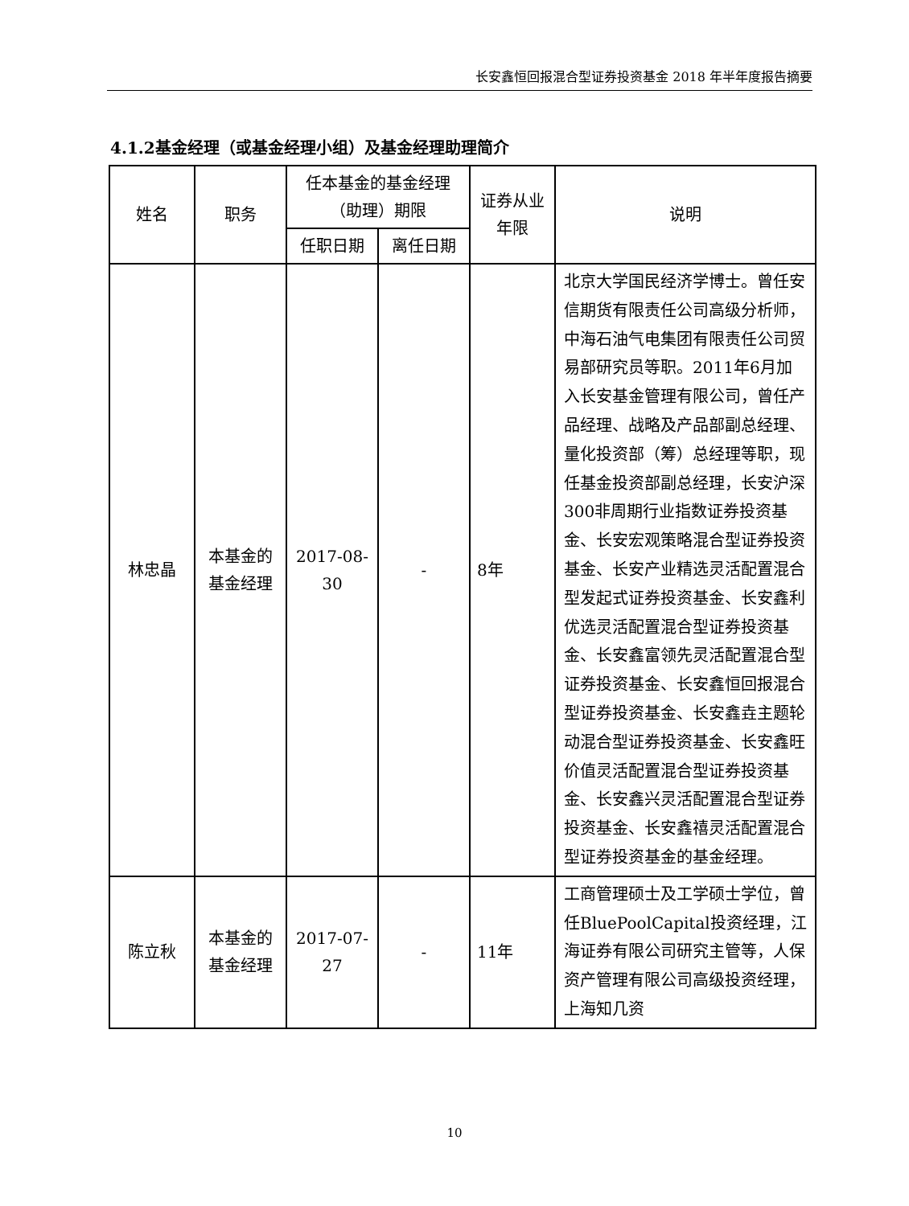长安鑫恒回报混合型证券投资基金 2018 年半年度报告摘要
4.1.2基金经理（或基金经理小组）及基金经理助理简介
| 姓名 | 职务 | 任本基金的基金经理（助理）期限 | | 证券从业年限 | 说明 |
| --- | --- | --- | --- | --- | --- |
| | | 任职日期 | 离任日期 | | |
| 林忠晶 | 本基金的基金经理 | 2017-08-30 | - | 8年 | 北京大学国民经济学博士。曾任安信期货有限责任公司高级分析师，中海石油气电集团有限责任公司贸易部研究员等职。2011年6月加入长安基金管理有限公司，曾任产品经理、战略及产品部副总经理、量化投资部（筹）总经理等职，现任基金投资部副总经理，长安沪深300非周期行业指数证券投资基金、长安宏观策略混合型证券投资基金、长安产业精选灵活配置混合型发起式证券投资基金、长安鑫利优选灵活配置混合型证券投资基金、长安鑫富领先灵活配置混合型证券投资基金、长安鑫恒回报混合型证券投资基金、长安鑫垚主题轮动混合型证券投资基金、长安鑫旺价值灵活配置混合型证券投资基金、长安鑫兴灵活配置混合型证券投资基金、长安鑫禧灵活配置混合型证券投资基金的基金经理。 |
| 陈立秋 | 本基金的基金经理 | 2017-07-27 | - | 11年 | 工商管理硕士及工学硕士学位，曾任BluePoolCapital投资经理，江海证券有限公司研究主管等，人保资产管理有限公司高级投资经理，上海知几资 |
10